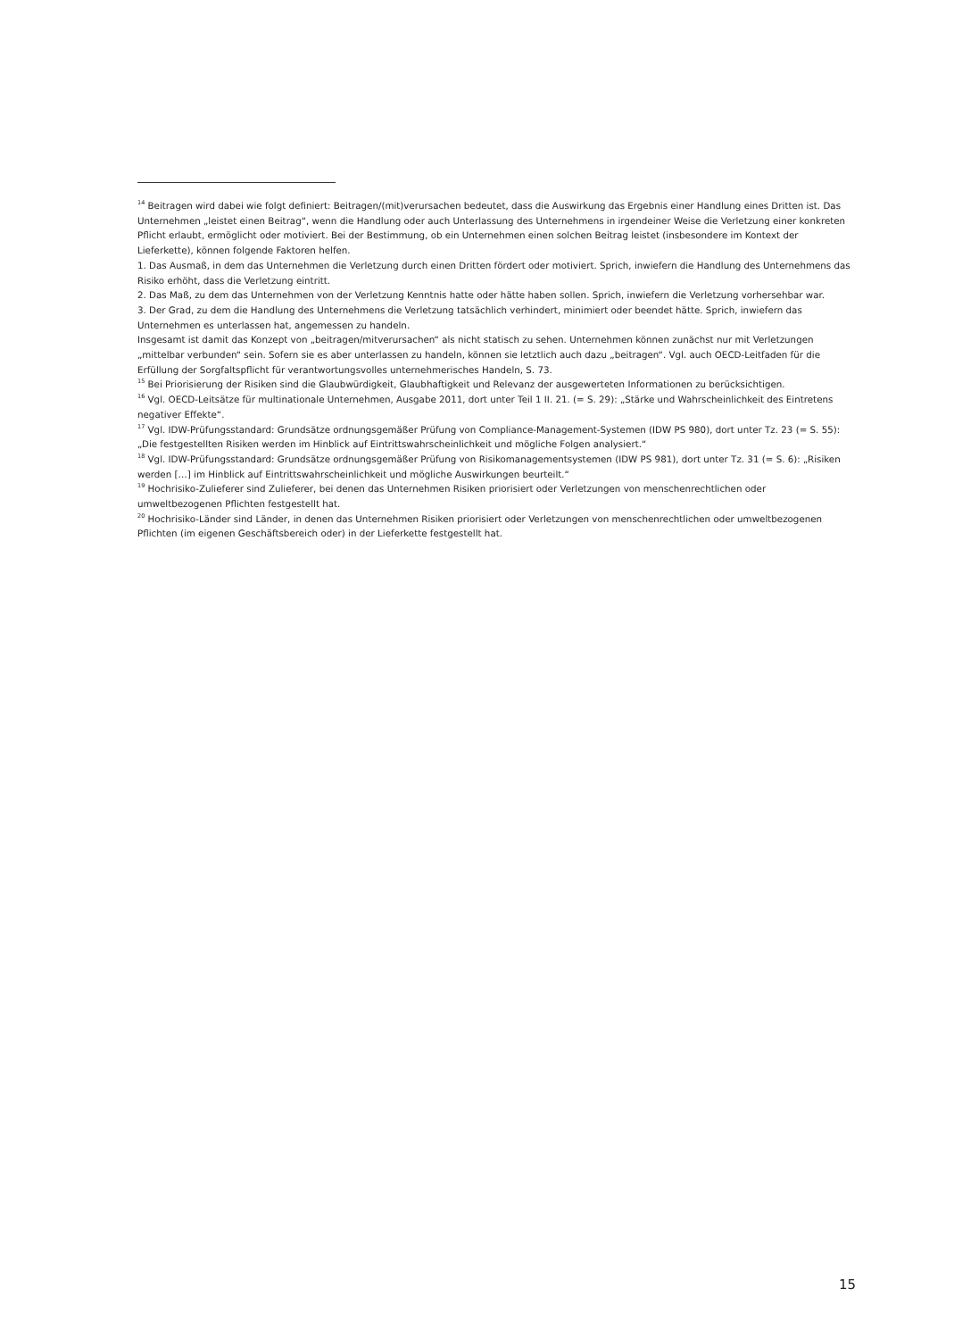<sup>14</sup> Beitragen wird dabei wie folgt definiert: Beitragen/(mit)verursachen bedeutet, dass die Auswirkung das Ergebnis einer Handlung eines Dritten ist. Das Unternehmen „leistet einen Beitrag“, wenn die Handlung oder auch Unterlassung des Unternehmens in irgendeiner Weise die Verletzung einer konkreten Pflicht erlaubt, ermöglicht oder motiviert. Bei der Bestimmung, ob ein Unternehmen einen solchen Beitrag leistet (insbesondere im Kontext der Lieferkette), können folgende Faktoren helfen.
1. Das Ausmaß, in dem das Unternehmen die Verletzung durch einen Dritten fördert oder motiviert. Sprich, inwiefern die Handlung des Unternehmens das Risiko erhöht, dass die Verletzung eintritt.
2. Das Maß, zu dem das Unternehmen von der Verletzung Kenntnis hatte oder hätte haben sollen. Sprich, inwiefern die Verletzung vorhersehbar war.
3. Der Grad, zu dem die Handlung des Unternehmens die Verletzung tatsächlich verhindert, minimiert oder beendet hätte. Sprich, inwiefern das Unternehmen es unterlassen hat, angemessen zu handeln.
Insgesamt ist damit das Konzept von „beitragen/mitverursachen“ als nicht statisch zu sehen. Unternehmen können zunächst nur mit Verletzungen „mittelbar verbunden“ sein. Sofern sie es aber unterlassen zu handeln, können sie letztlich auch dazu „beitragen“. Vgl. auch OECD-Leitfaden für die Erfüllung der Sorgfaltspflicht für verantwortungsvolles unternehmerisches Handeln, S. 73.
<sup>15</sup> Bei Priorisierung der Risiken sind die Glaubwürdigkeit, Glaubhaftigkeit und Relevanz der ausgewerteten Informationen zu berücksichtigen.
<sup>16</sup> Vgl. OECD-Leitsätze für multinationale Unternehmen, Ausgabe 2011, dort unter Teil 1 II. 21. (= S. 29): „Stärke und Wahrscheinlichkeit des Eintretens negativer Effekte“.
<sup>17</sup> Vgl. IDW-Prüfungsstandard: Grundsätze ordnungsgemäßer Prüfung von Compliance-Management-Systemen (IDW PS 980), dort unter Tz. 23 (= S. 55): „Die festgestellten Risiken werden im Hinblick auf Eintrittswahrscheinlichkeit und mögliche Folgen analysiert.“
<sup>18</sup> Vgl. IDW-Prüfungsstandard: Grundsätze ordnungsgemäßer Prüfung von Risikomanagementsystemen (IDW PS 981), dort unter Tz. 31 (= S. 6): „Risiken werden […] im Hinblick auf Eintrittswahrscheinlichkeit und mögliche Auswirkungen beurteilt.“
<sup>19</sup> Hochrisiko-Zulieferer sind Zulieferer, bei denen das Unternehmen Risiken priorisiert oder Verletzungen von menschenrechtlichen oder umweltbezogenen Pflichten festgestellt hat.
<sup>20</sup> Hochrisiko-Länder sind Länder, in denen das Unternehmen Risiken priorisiert oder Verletzungen von menschenrechtlichen oder umweltbezogenen Pflichten (im eigenen Geschäftsbereich oder) in der Lieferkette festgestellt hat.
15